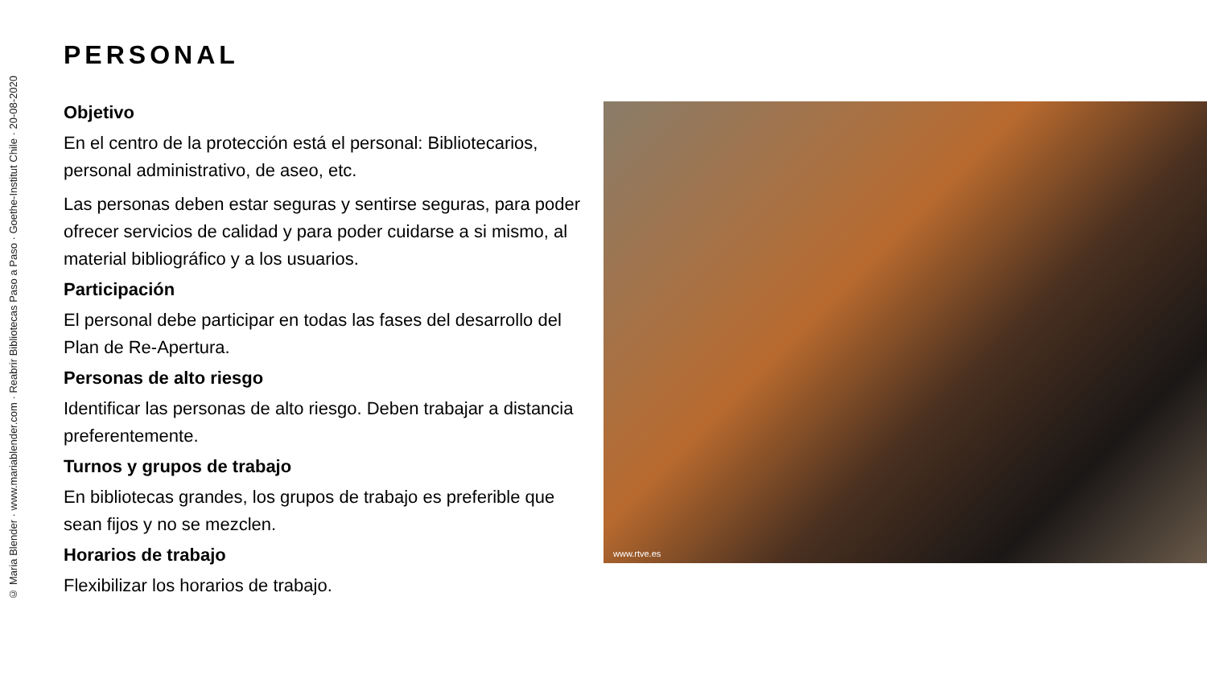© Maria Blender · www.mariablender.com · Reabrir Bibliotecas Paso a Paso · Goethe-Institut Chile · 20-08-2020
PERSONAL
Objetivo
En el centro de la protección está el personal: Bibliotecarios, personal administrativo, de aseo, etc.
Las personas deben estar seguras y sentirse seguras, para poder ofrecer servicios de calidad y para poder cuidarse a si mismo, al material bibliográfico y a los usuarios.
Participación
El personal debe participar en todas las fases del desarrollo del Plan de Re-Apertura.
Personas de alto riesgo
Identificar las personas de alto riesgo. Deben trabajar a distancia preferentemente.
Turnos y grupos de trabajo
En bibliotecas grandes, los grupos de trabajo es preferible que sean fijos y no se mezclen.
Horarios de trabajo
Flexibilizar los horarios de trabajo.
www.rtve.es